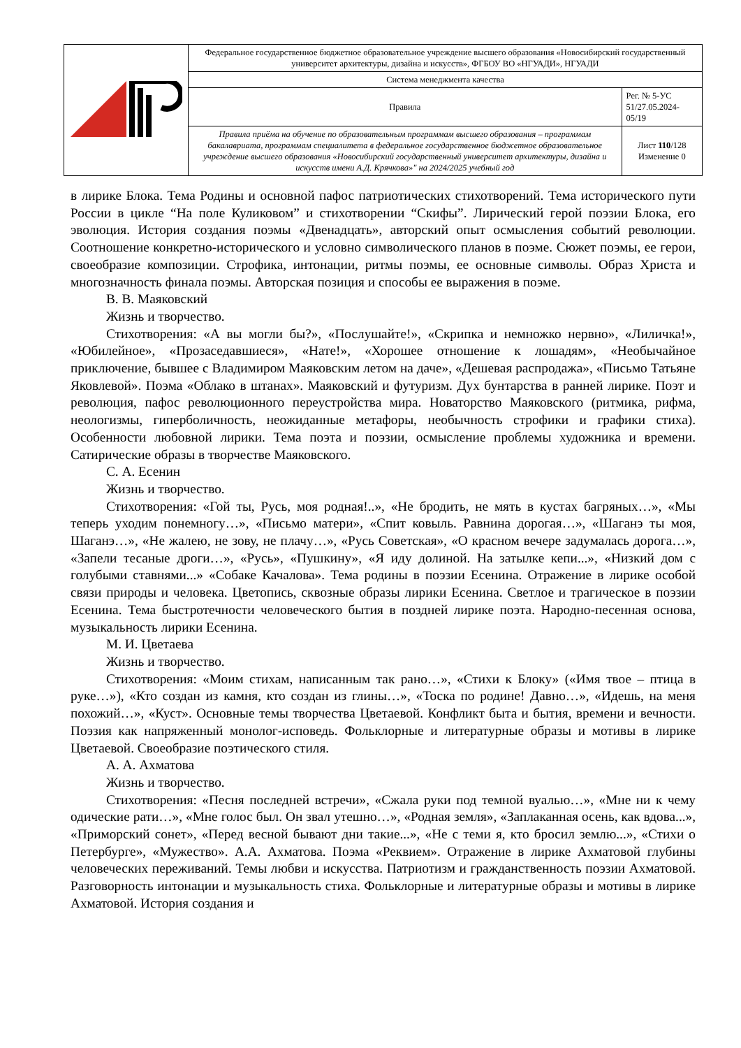| | Федеральное государственное бюджетное образовательное учреждение высшего образования «Новосибирский государственный университет архитектуры, дизайна и искусств», ФГБОУ ВО «НГУАДИ», НГУАДИ | |
| | Система менеджмента качества | |
| | Правила | Рег. № 5-УС 51/27.05.2024-05/19 |
| | Правила приёма на обучение по образовательным программам высшего образования – программам бакалавриата, программам специалитета в федеральное государственное бюджетное образовательное учреждение высшего образования «Новосибирский государственный университет архитектуры, дизайна и искусств имени А.Д. Крячкова»" на 2024/2025 учебный год | Лист 110 /128 Изменение 0 |
в лирике Блока. Тема Родины и основной пафос патриотических стихотворений. Тема исторического пути России в цикле “На поле Куликовом” и стихотворении “Скифы”. Лирический герой поэзии Блока, его эволюция. История создания поэмы «Двенадцать», авторский опыт осмысления событий революции. Соотношение конкретно-исторического и условно символического планов в поэме. Сюжет поэмы, ее герои, своеобразие композиции. Строфика, интонации, ритмы поэмы, ее основные символы. Образ Христа и многозначность финала поэмы. Авторская позиция и способы ее выражения в поэме.
В. В. Маяковский
Жизнь и творчество.
Стихотворения: «А вы могли бы?», «Послушайте!», «Скрипка и немножко нервно», «Лиличка!», «Юбилейное», «Прозаседавшиеся», «Нате!», «Хорошее отношение к лошадям», «Необычайное приключение, бывшее с Владимиром Маяковским летом на даче», «Дешевая распродажа», «Письмо Татьяне Яковлевой». Поэма «Облако в штанах». Маяковский и футуризм. Дух бунтарства в ранней лирике. Поэт и революция, пафос революционного переустройства мира. Новаторство Маяковского (ритмика, рифма, неологизмы, гиперболичность, неожиданные метафоры, необычность строфики и графики стиха). Особенности любовной лирики. Тема поэта и поэзии, осмысление проблемы художника и времени. Сатирические образы в творчестве Маяковского.
С. А. Есенин
Жизнь и творчество.
Стихотворения: «Гой ты, Русь, моя родная!..», «Не бродить, не мять в кустах багряных…», «Мы теперь уходим понемногу…», «Письмо матери», «Спит ковыль. Равнина дорогая…», «Шаганэ ты моя, Шаганэ…», «Не жалею, не зову, не плачу…», «Русь Советская», «О красном вечере задумалась дорога…», «Запели тесаные дроги…», «Русь», «Пушкину», «Я иду долиной. На затылке кепи...», «Низкий дом с голубыми ставнями...» «Собаке Качалова». Тема родины в поэзии Есенина. Отражение в лирике особой связи природы и человека. Цветопись, сквозные образы лирики Есенина. Светлое и трагическое в поэзии Есенина. Тема быстротечности человеческого бытия в поздней лирике поэта. Народно-песенная основа, музыкальность лирики Есенина.
М. И. Цветаева
Жизнь и творчество.
Стихотворения: «Моим стихам, написанным так рано…», «Стихи к Блоку» («Имя твое – птица в руке…»), «Кто создан из камня, кто создан из глины…», «Тоска по родине! Давно…», «Идешь, на меня похожий…», «Куст». Основные темы творчества Цветаевой. Конфликт быта и бытия, времени и вечности. Поэзия как напряженный монолог-исповедь. Фольклорные и литературные образы и мотивы в лирике Цветаевой. Своеобразие поэтического стиля.
А. А. Ахматова
Жизнь и творчество.
Стихотворения: «Песня последней встречи», «Сжала руки под темной вуалью…», «Мне ни к чему одические рати…», «Мне голос был. Он звал утешно…», «Родная земля», «Заплаканная осень, как вдова...», «Приморский сонет», «Перед весной бывают дни такие...», «Не с теми я, кто бросил землю...», «Стихи о Петербурге», «Мужество». А.А. Ахматова. Поэма «Реквием». Отражение в лирике Ахматовой глубины человеческих переживаний. Темы любви и искусства. Патриотизм и гражданственность поэзии Ахматовой. Разговорность интонации и музыкальность стиха. Фольклорные и литературные образы и мотивы в лирике Ахматовой. История создания и